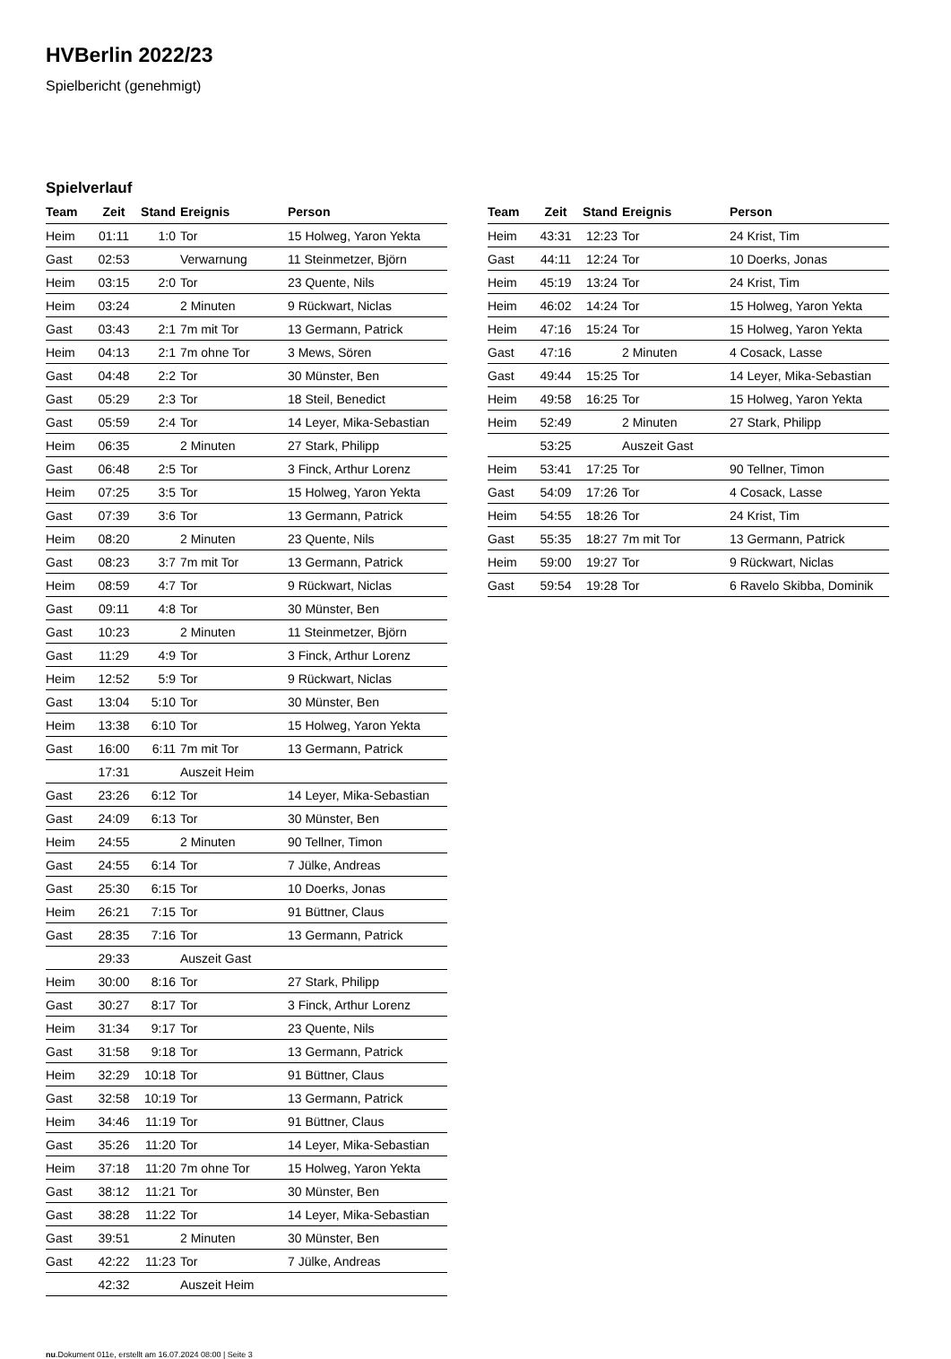HVBerlin 2022/23
Spielbericht (genehmigt)
Spielverlauf
| Team | Zeit | Stand | Ereignis | Person |
| --- | --- | --- | --- | --- |
| Heim | 01:11 | 1:0 | Tor | 15 Holweg, Yaron Yekta |
| Gast | 02:53 | | Verwarnung | 11 Steinmetzer, Björn |
| Heim | 03:15 | 2:0 | Tor | 23 Quente, Nils |
| Heim | 03:24 | | 2 Minuten | 9 Rückwart, Niclas |
| Gast | 03:43 | 2:1 | 7m mit Tor | 13 Germann, Patrick |
| Heim | 04:13 | 2:1 | 7m ohne Tor | 3 Mews, Sören |
| Gast | 04:48 | 2:2 | Tor | 30 Münster, Ben |
| Gast | 05:29 | 2:3 | Tor | 18 Steil, Benedict |
| Gast | 05:59 | 2:4 | Tor | 14 Leyer, Mika-Sebastian |
| Heim | 06:35 | | 2 Minuten | 27 Stark, Philipp |
| Gast | 06:48 | 2:5 | Tor | 3 Finck, Arthur Lorenz |
| Heim | 07:25 | 3:5 | Tor | 15 Holweg, Yaron Yekta |
| Gast | 07:39 | 3:6 | Tor | 13 Germann, Patrick |
| Heim | 08:20 | | 2 Minuten | 23 Quente, Nils |
| Gast | 08:23 | 3:7 | 7m mit Tor | 13 Germann, Patrick |
| Heim | 08:59 | 4:7 | Tor | 9 Rückwart, Niclas |
| Gast | 09:11 | 4:8 | Tor | 30 Münster, Ben |
| Gast | 10:23 | | 2 Minuten | 11 Steinmetzer, Björn |
| Gast | 11:29 | 4:9 | Tor | 3 Finck, Arthur Lorenz |
| Heim | 12:52 | 5:9 | Tor | 9 Rückwart, Niclas |
| Gast | 13:04 | 5:10 | Tor | 30 Münster, Ben |
| Heim | 13:38 | 6:10 | Tor | 15 Holweg, Yaron Yekta |
| Gast | 16:00 | 6:11 | 7m mit Tor | 13 Germann, Patrick |
| | 17:31 | | Auszeit Heim | |
| Gast | 23:26 | 6:12 | Tor | 14 Leyer, Mika-Sebastian |
| Gast | 24:09 | 6:13 | Tor | 30 Münster, Ben |
| Heim | 24:55 | | 2 Minuten | 90 Tellner, Timon |
| Gast | 24:55 | 6:14 | Tor | 7 Jülke, Andreas |
| Gast | 25:30 | 6:15 | Tor | 10 Doerks, Jonas |
| Heim | 26:21 | 7:15 | Tor | 91 Büttner, Claus |
| Gast | 28:35 | 7:16 | Tor | 13 Germann, Patrick |
| | 29:33 | | Auszeit Gast | |
| Heim | 30:00 | 8:16 | Tor | 27 Stark, Philipp |
| Gast | 30:27 | 8:17 | Tor | 3 Finck, Arthur Lorenz |
| Heim | 31:34 | 9:17 | Tor | 23 Quente, Nils |
| Gast | 31:58 | 9:18 | Tor | 13 Germann, Patrick |
| Heim | 32:29 | 10:18 | Tor | 91 Büttner, Claus |
| Gast | 32:58 | 10:19 | Tor | 13 Germann, Patrick |
| Heim | 34:46 | 11:19 | Tor | 91 Büttner, Claus |
| Gast | 35:26 | 11:20 | Tor | 14 Leyer, Mika-Sebastian |
| Heim | 37:18 | 11:20 | 7m ohne Tor | 15 Holweg, Yaron Yekta |
| Gast | 38:12 | 11:21 | Tor | 30 Münster, Ben |
| Gast | 38:28 | 11:22 | Tor | 14 Leyer, Mika-Sebastian |
| Gast | 39:51 | | 2 Minuten | 30 Münster, Ben |
| Gast | 42:22 | 11:23 | Tor | 7 Jülke, Andreas |
| | 42:32 | | Auszeit Heim | |
| Team | Zeit | Stand | Ereignis | Person |
| --- | --- | --- | --- | --- |
| Heim | 43:31 | 12:23 | Tor | 24 Krist, Tim |
| Gast | 44:11 | 12:24 | Tor | 10 Doerks, Jonas |
| Heim | 45:19 | 13:24 | Tor | 24 Krist, Tim |
| Heim | 46:02 | 14:24 | Tor | 15 Holweg, Yaron Yekta |
| Heim | 47:16 | 15:24 | Tor | 15 Holweg, Yaron Yekta |
| Gast | 47:16 | | 2 Minuten | 4 Cosack, Lasse |
| Gast | 49:44 | 15:25 | Tor | 14 Leyer, Mika-Sebastian |
| Heim | 49:58 | 16:25 | Tor | 15 Holweg, Yaron Yekta |
| Heim | 52:49 | | 2 Minuten | 27 Stark, Philipp |
| | 53:25 | | Auszeit Gast | |
| Heim | 53:41 | 17:25 | Tor | 90 Tellner, Timon |
| Gast | 54:09 | 17:26 | Tor | 4 Cosack, Lasse |
| Heim | 54:55 | 18:26 | Tor | 24 Krist, Tim |
| Gast | 55:35 | 18:27 | 7m mit Tor | 13 Germann, Patrick |
| Heim | 59:00 | 19:27 | Tor | 9 Rückwart, Niclas |
| Gast | 59:54 | 19:28 | Tor | 6 Ravelo Skibba, Dominik |
nu.Dokument 011e, erstellt am 16.07.2024 08:00 | Seite 3